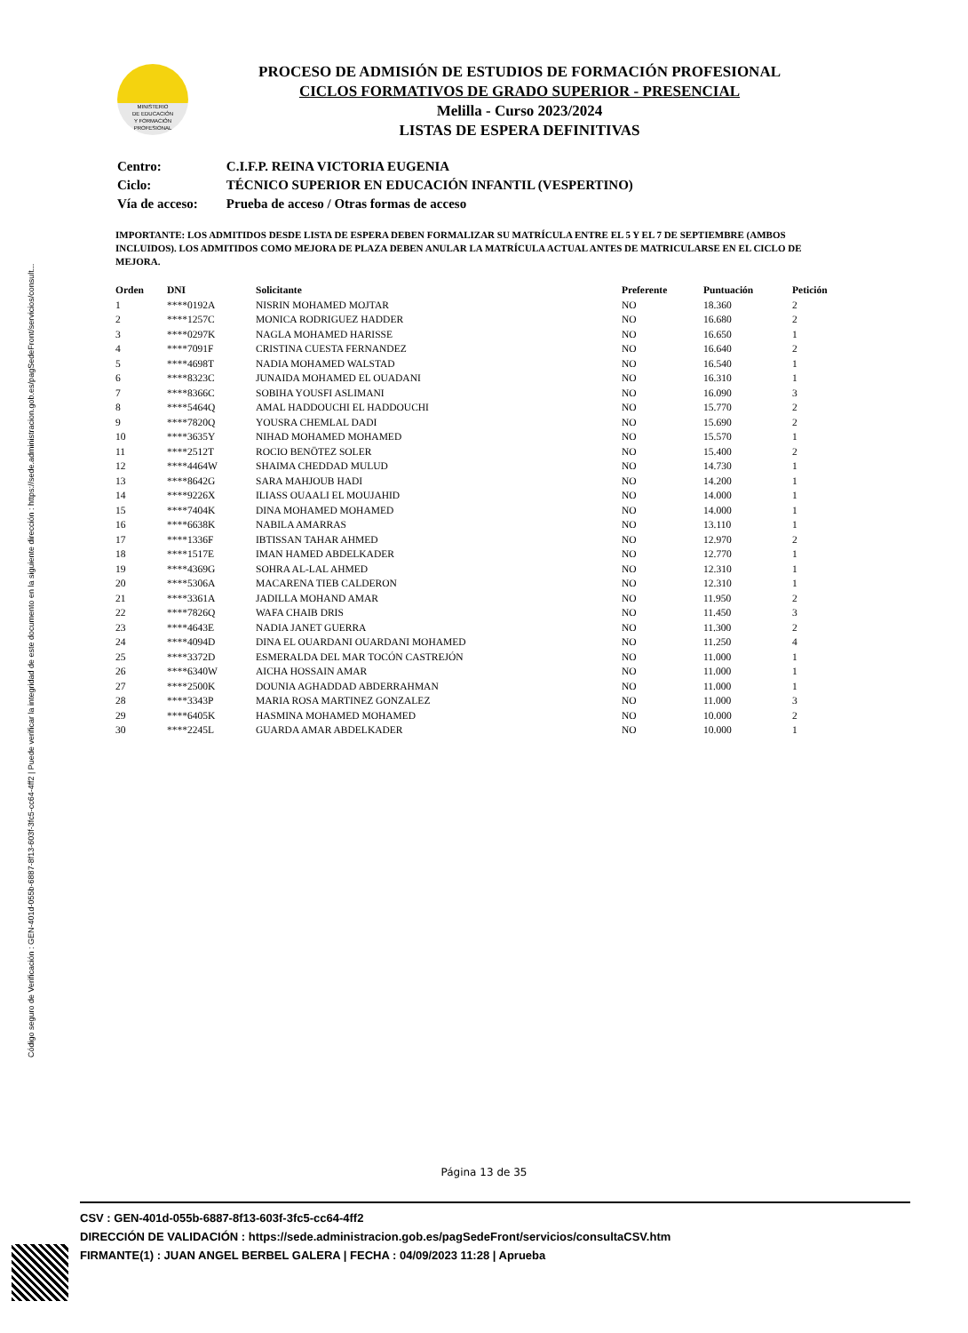Código seguro de Verificación : GEN-401d-055b-6887-8f13-603f-3fc5-cc64-4ff2 | Puede verificar la integridad de este documento en la siguiente dirección : https://sede.administracion.gob.es/pagSedeFront/servicios/consult...
MINISTERIO
DE EDUCACIÓN
Y FORMACIÓN
PROFESIONAL
PROCESO DE ADMISIÓN DE ESTUDIOS DE FORMACIÓN PROFESIONAL
CICLOS FORMATIVOS DE GRADO SUPERIOR - PRESENCIAL
Melilla - Curso 2023/2024
LISTAS DE ESPERA DEFINITIVAS
| Centro: | C.I.F.P. REINA VICTORIA EUGENIA |
| Ciclo: | TÉCNICO SUPERIOR EN EDUCACIÓN INFANTIL (VESPERTINO) |
| Vía de acceso: | Prueba de acceso / Otras formas de acceso |
IMPORTANTE: LOS ADMITIDOS DESDE LISTA DE ESPERA DEBEN FORMALIZAR SU MATRÍCULA ENTRE EL 5 Y EL 7 DE SEPTIEMBRE (AMBOS INCLUIDOS). LOS ADMITIDOS COMO MEJORA DE PLAZA DEBEN ANULAR LA MATRÍCULA ACTUAL ANTES DE MATRICULARSE EN EL CICLO DE MEJORA.
| Orden | DNI | Solicitante | Preferente | Puntuación | Petición |
| --- | --- | --- | --- | --- | --- |
| 1 | ****0192A | NISRIN MOHAMED MOJTAR | NO | 18.360 | 2 |
| 2 | ****1257C | MONICA RODRIGUEZ HADDER | NO | 16.680 | 2 |
| 3 | ****0297K | NAGLA MOHAMED HARISSE | NO | 16.650 | 1 |
| 4 | ****7091F | CRISTINA CUESTA FERNANDEZ | NO | 16.640 | 2 |
| 5 | ****4698T | NADIA MOHAMED WALSTAD | NO | 16.540 | 1 |
| 6 | ****8323C | JUNAIDA MOHAMED EL OUADANI | NO | 16.310 | 1 |
| 7 | ****8366C | SOBIHA YOUSFI ASLIMANI | NO | 16.090 | 3 |
| 8 | ****5464Q | AMAL HADDOUCHI EL HADDOUCHI | NO | 15.770 | 2 |
| 9 | ****7820Q | YOUSRA CHEMLAL DADI | NO | 15.690 | 2 |
| 10 | ****3635Y | NIHAD MOHAMED MOHAMED | NO | 15.570 | 1 |
| 11 | ****2512T | ROCIO BENÖTEZ SOLER | NO | 15.400 | 2 |
| 12 | ****4464W | SHAIMA CHEDDAD MULUD | NO | 14.730 | 1 |
| 13 | ****8642G | SARA MAHJOUB HADI | NO | 14.200 | 1 |
| 14 | ****9226X | ILIASS OUAALI EL MOUJAHID | NO | 14.000 | 1 |
| 15 | ****7404K | DINA MOHAMED MOHAMED | NO | 14.000 | 1 |
| 16 | ****6638K | NABILA AMARRAS | NO | 13.110 | 1 |
| 17 | ****1336F | IBTISSAN TAHAR AHMED | NO | 12.970 | 2 |
| 18 | ****1517E | IMAN HAMED ABDELKADER | NO | 12.770 | 1 |
| 19 | ****4369G | SOHRA AL-LAL AHMED | NO | 12.310 | 1 |
| 20 | ****5306A | MACARENA TIEB CALDERON | NO | 12.310 | 1 |
| 21 | ****3361A | JADILLA MOHAND AMAR | NO | 11.950 | 2 |
| 22 | ****7826Q | WAFA CHAIB DRIS | NO | 11.450 | 3 |
| 23 | ****4643E | NADIA JANET GUERRA | NO | 11.300 | 2 |
| 24 | ****4094D | DINA EL OUARDANI OUARDANI MOHAMED | NO | 11.250 | 4 |
| 25 | ****3372D | ESMERALDA DEL MAR TOCÓN CASTREJÓN | NO | 11.000 | 1 |
| 26 | ****6340W | AICHA HOSSAIN AMAR | NO | 11.000 | 1 |
| 27 | ****2500K | DOUNIA AGHADDAD ABDERRAHMAN | NO | 11.000 | 1 |
| 28 | ****3343P | MARIA ROSA MARTINEZ GONZALEZ | NO | 11.000 | 3 |
| 29 | ****6405K | HASMINA MOHAMED MOHAMED | NO | 10.000 | 2 |
| 30 | ****2245L | GUARDA AMAR ABDELKADER | NO | 10.000 | 1 |
Página 13 de 35
CSV : GEN-401d-055b-6887-8f13-603f-3fc5-cc64-4ff2
DIRECCIÓN DE VALIDACIÓN : https://sede.administracion.gob.es/pagSedeFront/servicios/consultaCSV.htm
FIRMANTE(1) : JUAN ANGEL BERBEL GALERA | FECHA : 04/09/2023 11:28 | Aprueba